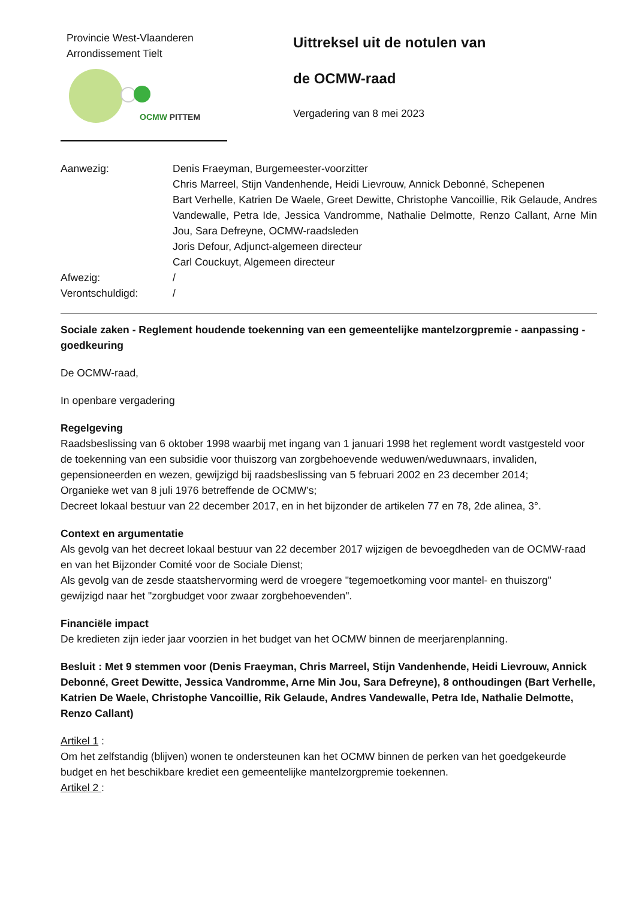Provincie West-Vlaanderen
Arrondissement Tielt
OCMW PITTEM
Uittreksel uit de notulen van
de OCMW-raad
Vergadering van 8 mei 2023
Aanwezig: Denis Fraeyman, Burgemeester-voorzitter
Chris Marreel, Stijn Vandenhende, Heidi Lievrouw, Annick Debonné, Schepenen
Bart Verhelle, Katrien De Waele, Greet Dewitte, Christophe Vancoillie, Rik Gelaude, Andres Vandewalle, Petra Ide, Jessica Vandromme, Nathalie Delmotte, Renzo Callant, Arne Min Jou, Sara Defreyne, OCMW-raadsleden
Joris Defour, Adjunct-algemeen directeur
Carl Couckuyt, Algemeen directeur
Afwezig: /
Verontschuldigd: /
Sociale zaken - Reglement houdende toekenning van een gemeentelijke mantelzorgpremie - aanpassing - goedkeuring
De OCMW-raad,
In openbare vergadering
Regelgeving
Raadsbeslissing van 6 oktober 1998 waarbij met ingang van 1 januari 1998 het reglement wordt vastgesteld voor de toekenning van een subsidie voor thuiszorg van zorgbehoevende weduwen/weduwnaars, invaliden, gepensioneerden en wezen, gewijzigd bij raadsbeslissing van 5 februari 2002 en 23 december 2014;
Organieke wet van 8 juli 1976 betreffende de OCMW’s;
Decreet lokaal bestuur van 22 december 2017, en in het bijzonder de artikelen 77 en 78, 2de alinea, 3°.
Context en argumentatie
Als gevolg van het decreet lokaal bestuur van 22 december 2017 wijzigen de bevoegdheden van de OCMW-raad en van het Bijzonder Comité voor de Sociale Dienst;
Als gevolg van de zesde staatshervorming werd de vroegere "tegemoetkoming voor mantel- en thuiszorg" gewijzigd naar het "zorgbudget voor zwaar zorgbehoevenden".
Financiële impact
De kredieten zijn ieder jaar voorzien in het budget van het OCMW binnen de meerjarenplanning.
Besluit : Met 9 stemmen voor (Denis Fraeyman, Chris Marreel, Stijn Vandenhende, Heidi Lievrouw, Annick Debonné, Greet Dewitte, Jessica Vandromme, Arne Min Jou, Sara Defreyne), 8 onthoudingen (Bart Verhelle, Katrien De Waele, Christophe Vancoillie, Rik Gelaude, Andres Vandewalle, Petra Ide, Nathalie Delmotte, Renzo Callant)
Artikel 1 :
Om het zelfstandig (blijven) wonen te ondersteunen kan het OCMW binnen de perken van het goedgekeurde budget en het beschikbare krediet een gemeentelijke mantelzorgpremie toekennen.
Artikel 2 :